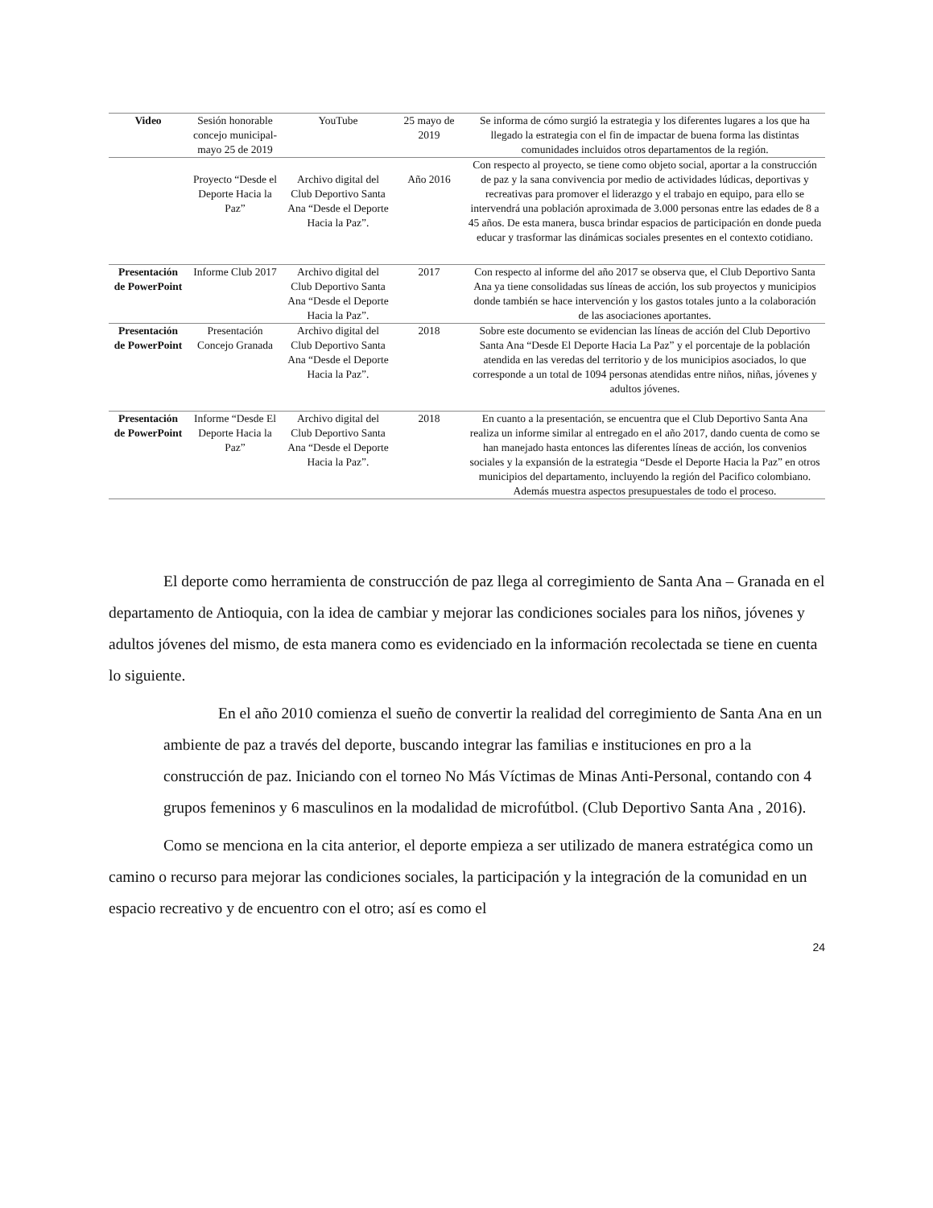| Video | Sesión honorable concejo municipal- mayo 25 de 2019 | YouTube | 25 mayo de 2019 | Se informa de cómo surgió la estrategia y los diferentes lugares a los que ha llegado la estrategia con el fin de impactar de buena forma las distintas comunidades incluidos otros departamentos de la región. |
| | Proyecto “Desde el Deporte Hacia la Paz” | Archivo digital del Club Deportivo Santa Ana “Desde el Deporte Hacia la Paz”. | Año 2016 | Con respecto al proyecto, se tiene como objeto social, aportar a la construcción de paz y la sana convivencia por medio de actividades lúdicas, deportivas y recreativas para promover el liderazgo y el trabajo en equipo, para ello se intervendrá una población aproximada de 3.000 personas entre las edades de 8 a 45 años. De esta manera, busca brindar espacios de participación en donde pueda educar y trasformar las dinámicas sociales presentes en el contexto cotidiano. |
| Presentación de PowerPoint | Informe Club 2017 | Archivo digital del Club Deportivo Santa Ana “Desde el Deporte Hacia la Paz”. | 2017 | Con respecto al informe del año 2017 se observa que, el Club Deportivo Santa Ana ya tiene consolidadas sus líneas de acción, los sub proyectos y municipios donde también se hace intervención y los gastos totales junto a la colaboración de las asociaciones aportantes. |
| Presentación de PowerPoint | Presentación Concejo Granada | Archivo digital del Club Deportivo Santa Ana “Desde el Deporte Hacia la Paz”. | 2018 | Sobre este documento se evidencian las líneas de acción del Club Deportivo Santa Ana “Desde El Deporte Hacia La Paz” y el porcentaje de la población atendida en las veredas del territorio y de los municipios asociados, lo que corresponde a un total de 1094 personas atendidas entre niños, niñas, jóvenes y adultos jóvenes. |
| Presentación de PowerPoint | Informe “Desde El Deporte Hacia la Paz” | Archivo digital del Club Deportivo Santa Ana “Desde el Deporte Hacia la Paz”. | 2018 | En cuanto a la presentación, se encuentra que el Club Deportivo Santa Ana realiza un informe similar al entregado en el año 2017, dando cuenta de como se han manejado hasta entonces las diferentes líneas de acción, los convenios sociales y la expansión de la estrategia “Desde el Deporte Hacia la Paz” en otros municipios del departamento, incluyendo la región del Pacifico colombiano. Además muestra aspectos presupuestales de todo el proceso. |
El deporte como herramienta de construcción de paz llega al corregimiento de Santa Ana – Granada en el departamento de Antioquia, con la idea de cambiar y mejorar las condiciones sociales para los niños, jóvenes y adultos jóvenes del mismo, de esta manera como es evidenciado en la información recolectada se tiene en cuenta lo siguiente.
En el año 2010 comienza el sueño de convertir la realidad del corregimiento de Santa Ana en un ambiente de paz a través del deporte, buscando integrar las familias e instituciones en pro a la construcción de paz. Iniciando con el torneo No Más Víctimas de Minas Anti-Personal, contando con 4 grupos femeninos y 6 masculinos en la modalidad de microfútbol. (Club Deportivo Santa Ana , 2016).
Como se menciona en la cita anterior, el deporte empieza a ser utilizado de manera estratégica como un camino o recurso para mejorar las condiciones sociales, la participación y la integración de la comunidad en un espacio recreativo y de encuentro con el otro; así es como el
24